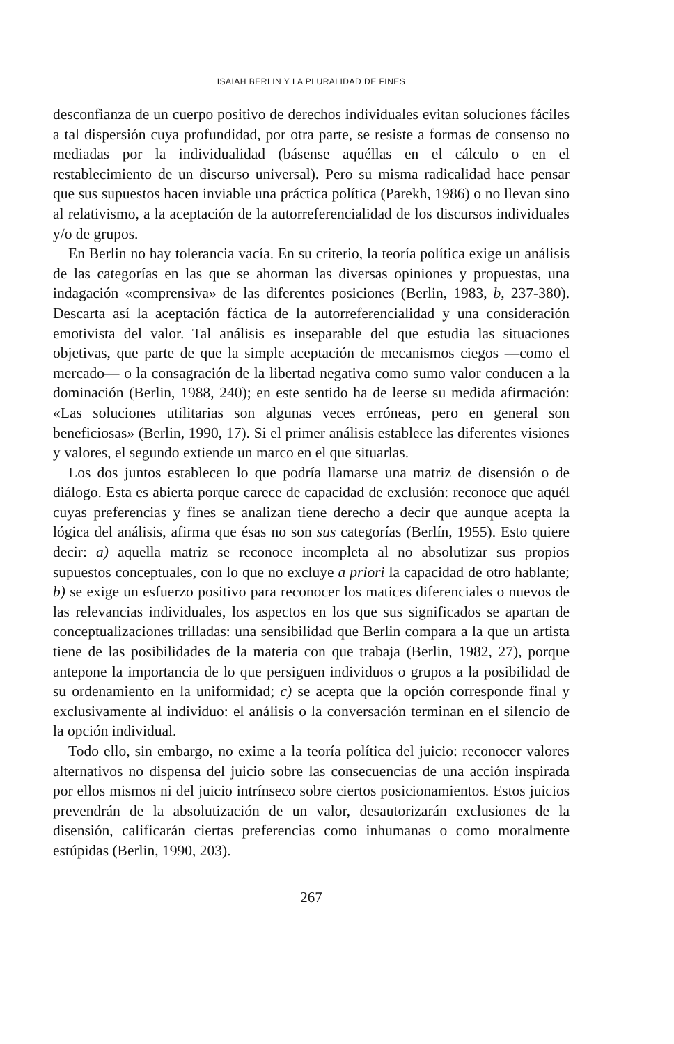ISAIAH BERLIN Y LA PLURALIDAD DE FINES
desconfianza de un cuerpo positivo de derechos individuales evitan soluciones fáciles a tal dispersión cuya profundidad, por otra parte, se resiste a formas de consenso no mediadas por la individualidad (básense aquéllas en el cálculo o en el restablecimiento de un discurso universal). Pero su misma radicalidad hace pensar que sus supuestos hacen inviable una práctica política (Parekh, 1986) o no llevan sino al relativismo, a la aceptación de la autorreferencialidad de los discursos individuales y/o de grupos.
En Berlin no hay tolerancia vacía. En su criterio, la teoría política exige un análisis de las categorías en las que se ahorman las diversas opiniones y propuestas, una indagación «comprensiva» de las diferentes posiciones (Berlin, 1983, b, 237-380). Descarta así la aceptación fáctica de la autorreferencialidad y una consideración emotivista del valor. Tal análisis es inseparable del que estudia las situaciones objetivas, que parte de que la simple aceptación de mecanismos ciegos —como el mercado— o la consagración de la libertad negativa como sumo valor conducen a la dominación (Berlin, 1988, 240); en este sentido ha de leerse su medida afirmación: «Las soluciones utilitarias son algunas veces erróneas, pero en general son beneficiosas» (Berlin, 1990, 17). Si el primer análisis establece las diferentes visiones y valores, el segundo extiende un marco en el que situarlas.
Los dos juntos establecen lo que podría llamarse una matriz de disensión o de diálogo. Esta es abierta porque carece de capacidad de exclusión: reconoce que aquél cuyas preferencias y fines se analizan tiene derecho a decir que aunque acepta la lógica del análisis, afirma que ésas no son sus categorías (Berlín, 1955). Esto quiere decir: a) aquella matriz se reconoce incompleta al no absolutizar sus propios supuestos conceptuales, con lo que no excluye a priori la capacidad de otro hablante; b) se exige un esfuerzo positivo para reconocer los matices diferenciales o nuevos de las relevancias individuales, los aspectos en los que sus significados se apartan de conceptualizaciones trilladas: una sensibilidad que Berlin compara a la que un artista tiene de las posibilidades de la materia con que trabaja (Berlin, 1982, 27), porque antepone la importancia de lo que persiguen individuos o grupos a la posibilidad de su ordenamiento en la uniformidad; c) se acepta que la opción corresponde final y exclusivamente al individuo: el análisis o la conversación terminan en el silencio de la opción individual.
Todo ello, sin embargo, no exime a la teoría política del juicio: reconocer valores alternativos no dispensa del juicio sobre las consecuencias de una acción inspirada por ellos mismos ni del juicio intrínseco sobre ciertos posicionamientos. Estos juicios prevendrán de la absolutización de un valor, desautorizarán exclusiones de la disensión, calificarán ciertas preferencias como inhumanas o como moralmente estúpidas (Berlin, 1990, 203).
267